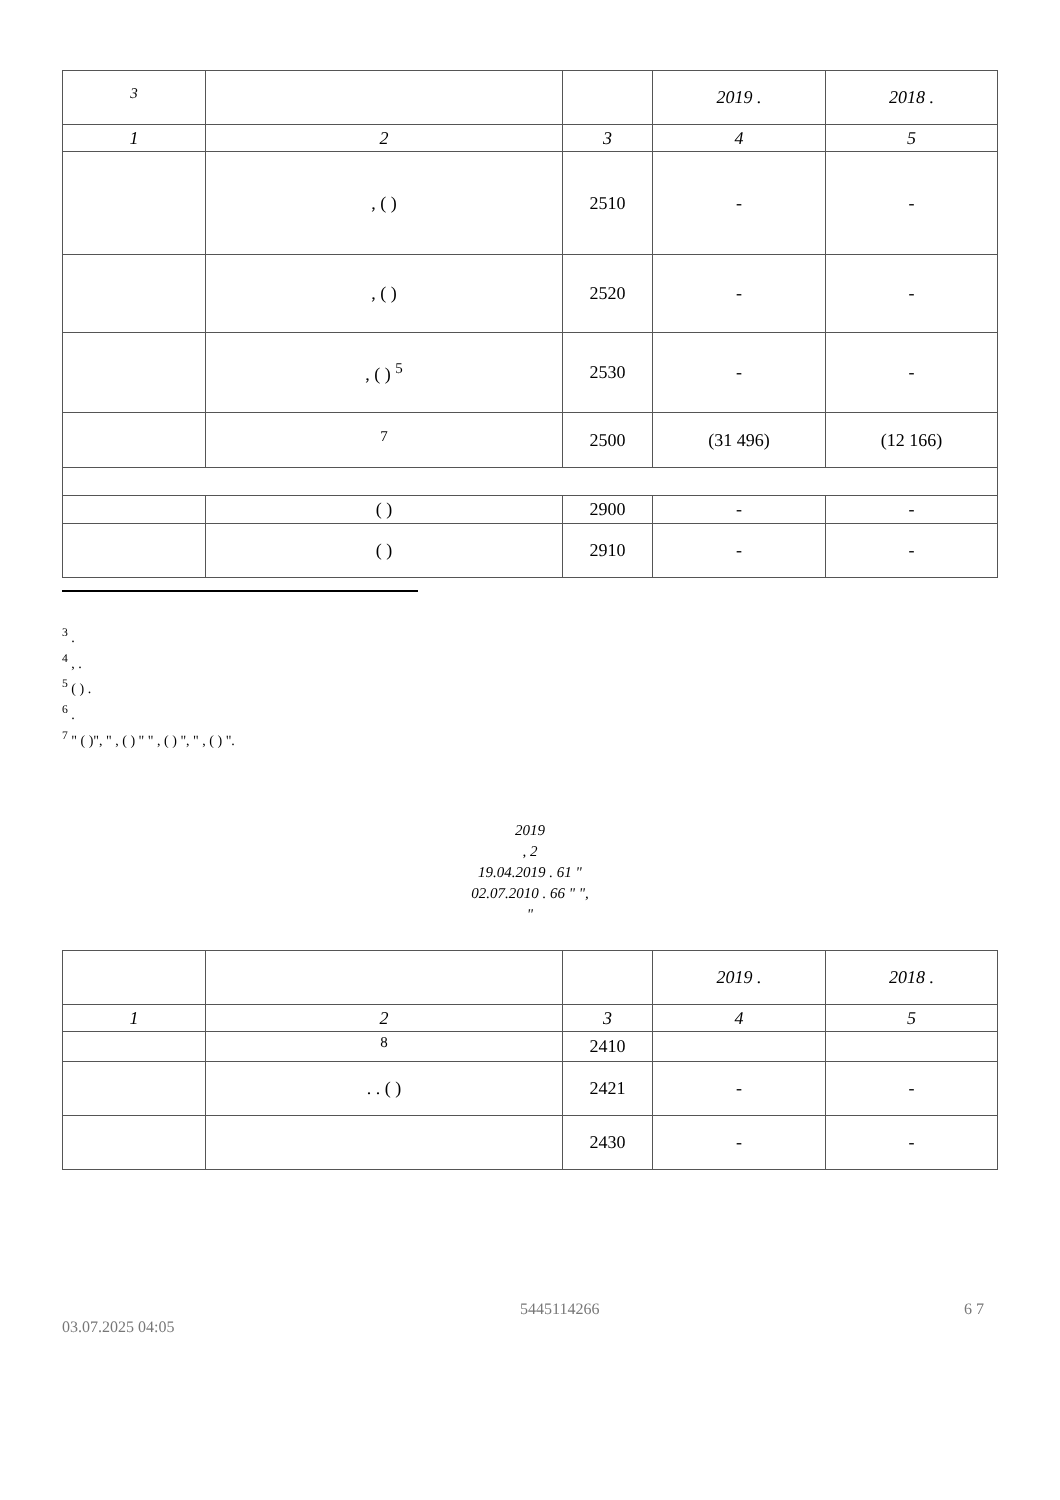| <sup>3</sup> | | | 2019 . | 2018 . |
| --- | --- | --- | --- | --- |
| 1 | 2 | 3 | 4 | 5 |
| | , ( ) | 2510 | - | - |
| | , ( ) | 2520 | - | - |
| | , ( ) <sup>5</sup> | 2530 | - | - |
| | <sup>7</sup> | 2500 | (31 496) | (12 166) |
| | ( ) | 2900 | - | - |
| | ( ) | 2910 | - | - |
<sup>3</sup> .
<sup>4</sup> , .
<sup>5</sup> ( ) .
<sup>6</sup> .
<sup>7</sup> " ( )", " , ( ) " " , ( ) ", " , ( ) ".
2019
, 2
19.04.2019 . 61 "
02.07.2010 . 66 " ",
"
| | | | 2019 . | 2018 . |
| --- | --- | --- | --- | --- |
| 1 | 2 | 3 | 4 | 5 |
| | <sup>8</sup> | 2410 | | |
| | . . ( ) | 2421 | - | - |
| | | 2430 | - | - |
5445114266 6 7
03.07.2025 04:05